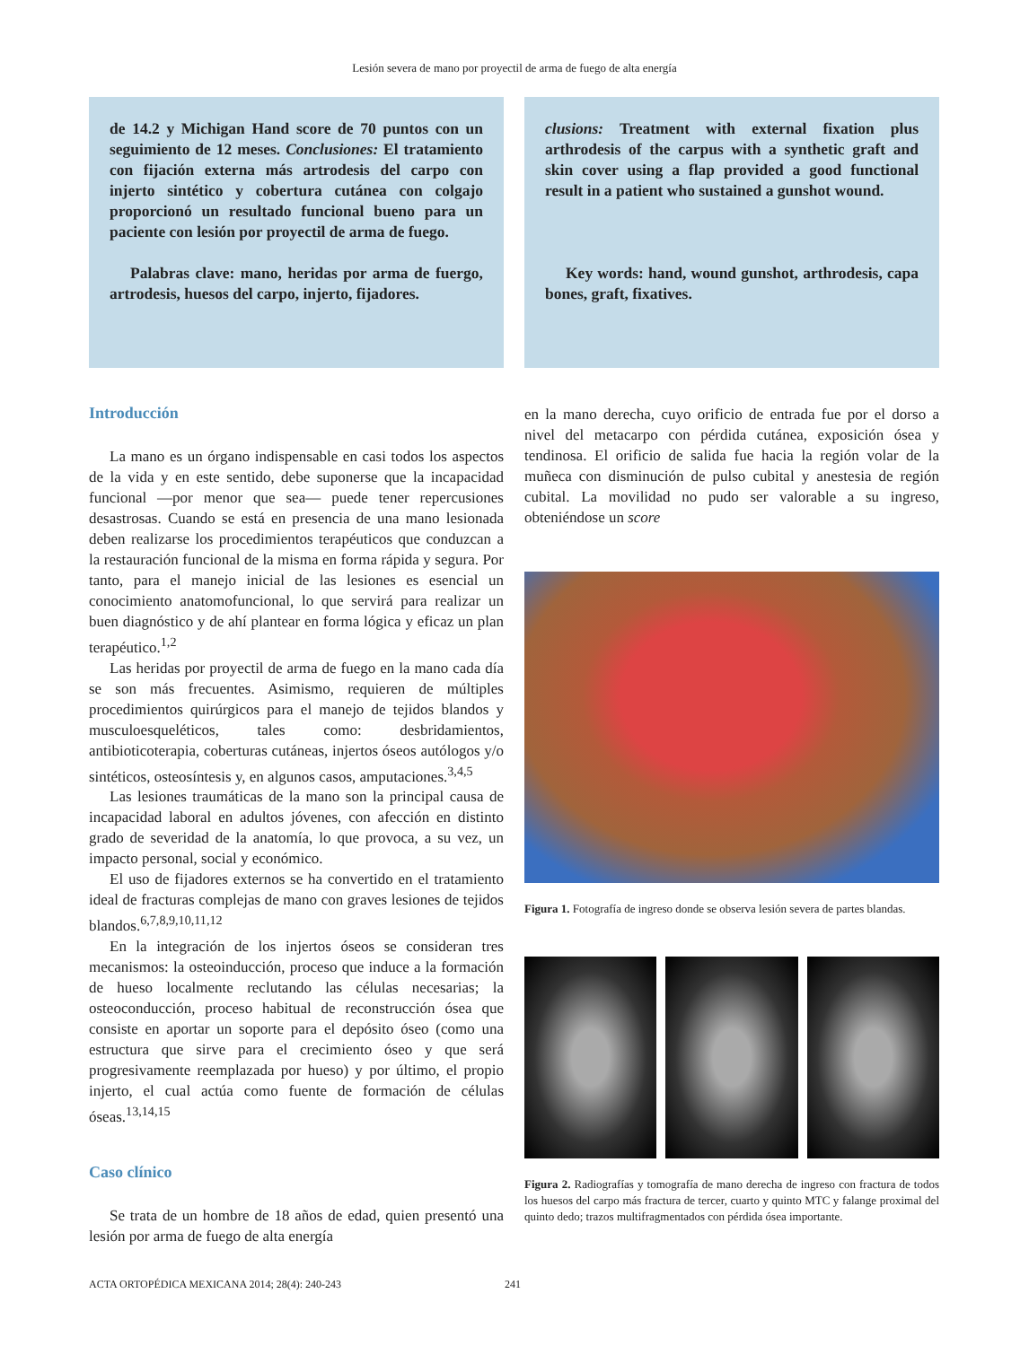Lesión severa de mano por proyectil de arma de fuego de alta energía
de 14.2 y Michigan Hand score de 70 puntos con un seguimiento de 12 meses. Conclusiones: El tratamiento con fijación externa más artrodesis del carpo con injerto sintético y cobertura cutánea con colgajo proporcionó un resultado funcional bueno para un paciente con lesión por proyectil de arma de fuego.
Palabras clave: mano, heridas por arma de fuergo, artrodesis, huesos del carpo, injerto, fijadores.
clusions: Treatment with external fixation plus arthrodesis of the carpus with a synthetic graft and skin cover using a flap provided a good functional result in a patient who sustained a gunshot wound.
Key words: hand, wound gunshot, arthrodesis, capa bones, graft, fixatives.
Introducción
La mano es un órgano indispensable en casi todos los aspectos de la vida y en este sentido, debe suponerse que la incapacidad funcional —por menor que sea— puede tener repercusiones desastrosas. Cuando se está en presencia de una mano lesionada deben realizarse los procedimientos terapéuticos que conduzcan a la restauración funcional de la misma en forma rápida y segura. Por tanto, para el manejo inicial de las lesiones es esencial un conocimiento anatomofuncional, lo que servirá para realizar un buen diagnóstico y de ahí plantear en forma lógica y eficaz un plan terapéutico.<sup>1,2</sup>
Las heridas por proyectil de arma de fuego en la mano cada día se son más frecuentes. Asimismo, requieren de múltiples procedimientos quirúrgicos para el manejo de tejidos blandos y musculoesqueléticos, tales como: desbridamientos, antibioticoterapia, coberturas cutáneas, injertos óseos autólogos y/o sintéticos, osteosíntesis y, en algunos casos, amputaciones.<sup>3,4,5</sup>
Las lesiones traumáticas de la mano son la principal causa de incapacidad laboral en adultos jóvenes, con afección en distinto grado de severidad de la anatomía, lo que provoca, a su vez, un impacto personal, social y económico.
El uso de fijadores externos se ha convertido en el tratamiento ideal de fracturas complejas de mano con graves lesiones de tejidos blandos.<sup>6,7,8,9,10,11,12</sup>
En la integración de los injertos óseos se consideran tres mecanismos: la osteoinducción, proceso que induce a la formación de hueso localmente reclutando las células necesarias; la osteoconducción, proceso habitual de reconstrucción ósea que consiste en aportar un soporte para el depósito óseo (como una estructura que sirve para el crecimiento óseo y que será progresivamente reemplazada por hueso) y por último, el propio injerto, el cual actúa como fuente de formación de células óseas.<sup>13,14,15</sup>
Caso clínico
Se trata de un hombre de 18 años de edad, quien presentó una lesión por arma de fuego de alta energía
en la mano derecha, cuyo orificio de entrada fue por el dorso a nivel del metacarpo con pérdida cutánea, exposición ósea y tendinosa. El orificio de salida fue hacia la región volar de la muñeca con disminución de pulso cubital y anestesia de región cubital. La movilidad no pudo ser valorable a su ingreso, obteniéndose un score
Figura 1. Fotografía de ingreso donde se observa lesión severa de partes blandas.
Figura 2. Radiografías y tomografía de mano derecha de ingreso con fractura de todos los huesos del carpo más fractura de tercer, cuarto y quinto MTC y falange proximal del quinto dedo; trazos multifragmentados con pérdida ósea importante.
ACTA ORTOPÉDICA MEXICANA 2014; 28(4): 240-243
241